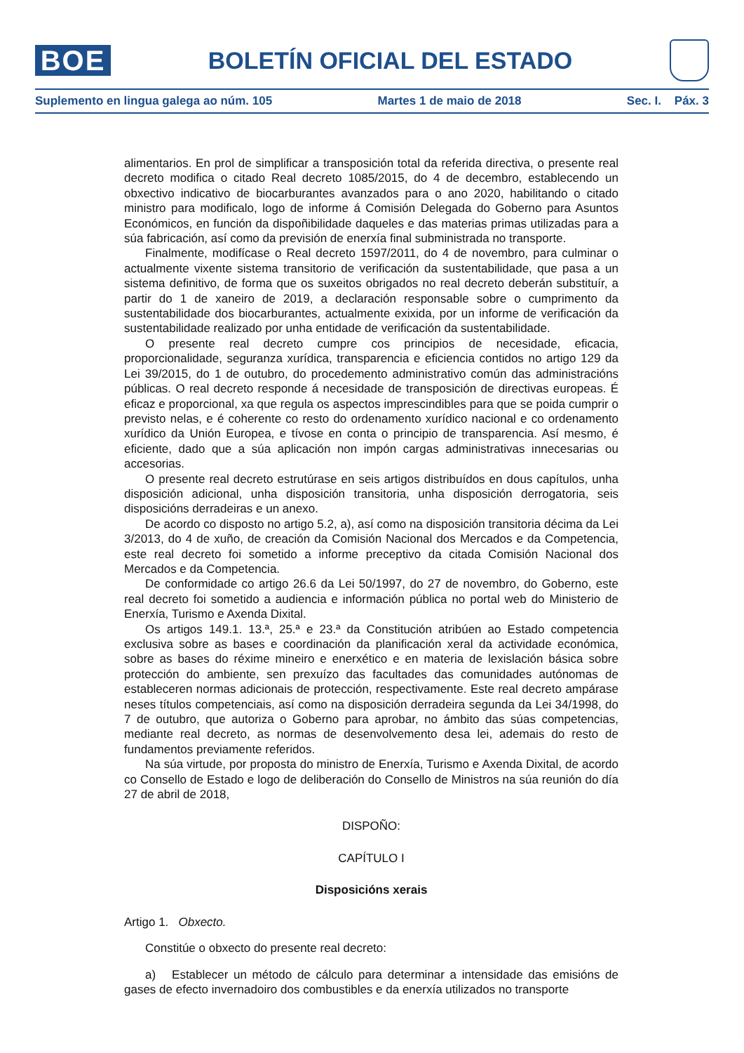BOE
BOLETÍN OFICIAL DEL ESTADO
Suplemento en lingua galega ao núm. 105 Martes 1 de maio de 2018 Sec. I. Páx. 3
alimentarios. En prol de simplificar a transposición total da referida directiva, o presente real decreto modifica o citado Real decreto 1085/2015, do 4 de decembro, establecendo un obxectivo indicativo de biocarburantes avanzados para o ano 2020, habilitando o citado ministro para modificalo, logo de informe á Comisión Delegada do Goberno para Asuntos Económicos, en función da dispoñibilidade daqueles e das materias primas utilizadas para a súa fabricación, así como da previsión de enerxía final subministrada no transporte.
Finalmente, modifícase o Real decreto 1597/2011, do 4 de novembro, para culminar o actualmente vixente sistema transitorio de verificación da sustentabilidade, que pasa a un sistema definitivo, de forma que os suxeitos obrigados no real decreto deberán substituír, a partir do 1 de xaneiro de 2019, a declaración responsable sobre o cumprimento da sustentabilidade dos biocarburantes, actualmente exixida, por un informe de verificación da sustentabilidade realizado por unha entidade de verificación da sustentabilidade.
O presente real decreto cumpre cos principios de necesidade, eficacia, proporcionalidade, seguranza xurídica, transparencia e eficiencia contidos no artigo 129 da Lei 39/2015, do 1 de outubro, do procedemento administrativo común das administracións públicas. O real decreto responde á necesidade de transposición de directivas europeas. É eficaz e proporcional, xa que regula os aspectos imprescindibles para que se poida cumprir o previsto nelas, e é coherente co resto do ordenamento xurídico nacional e co ordenamento xurídico da Unión Europea, e tívose en conta o principio de transparencia. Así mesmo, é eficiente, dado que a súa aplicación non impón cargas administrativas innecesarias ou accesorias.
O presente real decreto estrutúrase en seis artigos distribuídos en dous capítulos, unha disposición adicional, unha disposición transitoria, unha disposición derrogatoria, seis disposicións derradeiras e un anexo.
De acordo co disposto no artigo 5.2, a), así como na disposición transitoria décima da Lei 3/2013, do 4 de xuño, de creación da Comisión Nacional dos Mercados e da Competencia, este real decreto foi sometido a informe preceptivo da citada Comisión Nacional dos Mercados e da Competencia.
De conformidade co artigo 26.6 da Lei 50/1997, do 27 de novembro, do Goberno, este real decreto foi sometido a audiencia e información pública no portal web do Ministerio de Enerxía, Turismo e Axenda Dixital.
Os artigos 149.1. 13.ª, 25.ª e 23.ª da Constitución atribúen ao Estado competencia exclusiva sobre as bases e coordinación da planificación xeral da actividade económica, sobre as bases do réxime mineiro e enerxético e en materia de lexislación básica sobre protección do ambiente, sen prexuízo das facultades das comunidades autónomas de estableceren normas adicionais de protección, respectivamente. Este real decreto ampárase neses títulos competenciais, así como na disposición derradeira segunda da Lei 34/1998, do 7 de outubro, que autoriza o Goberno para aprobar, no ámbito das súas competencias, mediante real decreto, as normas de desenvolvemento desa lei, ademais do resto de fundamentos previamente referidos.
Na súa virtude, por proposta do ministro de Enerxía, Turismo e Axenda Dixital, de acordo co Consello de Estado e logo de deliberación do Consello de Ministros na súa reunión do día 27 de abril de 2018,
DISPOÑO:
CAPÍTULO I
Disposicións xerais
Artigo 1. Obxecto.
Constitúe o obxecto do presente real decreto:
a) Establecer un método de cálculo para determinar a intensidade das emisións de gases de efecto invernadoiro dos combustibles e da enerxía utilizados no transporte